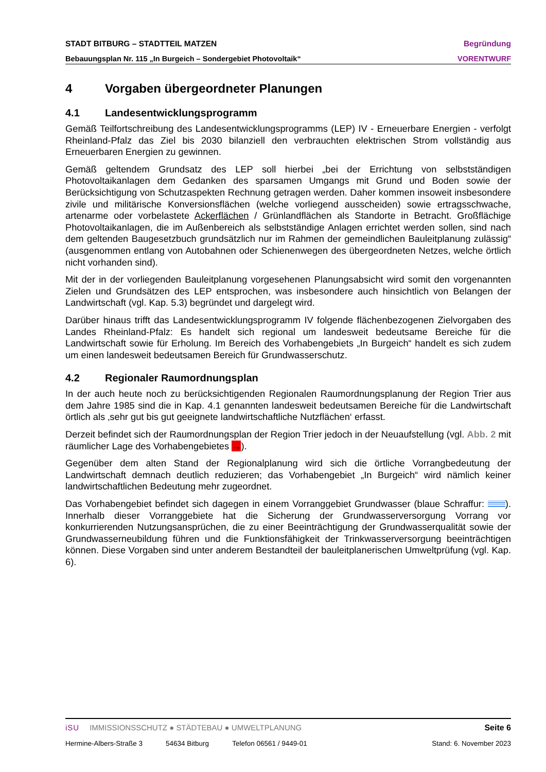STADT BITBURG – STADTTEIL MATZEN Begründung
Bebauungsplan Nr. 115 „In Burgeich – Sondergebiet Photovoltaik“VORENTWURF
4 Vorgaben übergeordneter Planungen
4.1 Landesentwicklungsprogramm
Gemäß Teilfortschreibung des Landesentwicklungsprogramms (LEP) IV - Erneuerbare Energien - verfolgt Rheinland-Pfalz das Ziel bis 2030 bilanziell den verbrauchten elektrischen Strom vollständig aus Erneuerbaren Energien zu gewinnen.
Gemäß geltendem Grundsatz des LEP soll hierbei „bei der Errichtung von selbstständigen Photovoltaikanlagen dem Gedanken des sparsamen Umgangs mit Grund und Boden sowie der Berücksichtigung von Schutzaspekten Rechnung getragen werden. Daher kommen insoweit insbesondere zivile und militärische Konversionsflächen (welche vorliegend ausscheiden) sowie ertragsschwache, artenarme oder vorbelastete Ackerflächen / Grünlandflächen als Standorte in Betracht. Großflächige Photovoltaikanlagen, die im Außenbereich als selbstständige Anlagen errichtet werden sollen, sind nach dem geltenden Baugesetzbuch grundsätzlich nur im Rahmen der gemeindlichen Bauleitplanung zulässig“ (ausgenommen entlang von Autobahnen oder Schienenwegen des übergeordneten Netzes, welche örtlich nicht vorhanden sind).
Mit der in der vorliegenden Bauleitplanung vorgesehenen Planungsabsicht wird somit den vorgenannten Zielen und Grundsätzen des LEP entsprochen, was insbesondere auch hinsichtlich von Belangen der Landwirtschaft (vgl. Kap. 5.3) begründet und dargelegt wird.
Darüber hinaus trifft das Landesentwicklungsprogramm IV folgende flächenbezogenen Zielvorgaben des Landes Rheinland-Pfalz: Es handelt sich regional um landesweit bedeutsame Bereiche für die Landwirtschaft sowie für Erholung. Im Bereich des Vorhabengebiets „In Burgeich“ handelt es sich zudem um einen landesweit bedeutsamen Bereich für Grundwasserschutz.
4.2 Regionaler Raumordnungsplan
In der auch heute noch zu berücksichtigenden Regionalen Raumordnungsplanung der Region Trier aus dem Jahre 1985 sind die in Kap. 4.1 genannten landesweit bedeutsamen Bereiche für die Landwirtschaft örtlich als ‚sehr gut bis gut geeignete landwirtschaftliche Nutzflächen‘ erfasst.
Derzeit befindet sich der Raumordnungsplan der Region Trier jedoch in der Neuaufstellung (vgl. Abb. 2 mit räumlicher Lage des Vorhabengebietes →).
Gegenüber dem alten Stand der Regionalplanung wird sich die örtliche Vorrangbedeutung der Landwirtschaft demnach deutlich reduzieren; das Vorhabengebiet „In Burgeich“ wird nämlich keiner landwirtschaftlichen Bedeutung mehr zugeordnet.
Das Vorhabengebiet befindet sich dagegen in einem Vorranggebiet Grundwasser (blaue Schraffur: ). Innerhalb dieser Vorranggebiete hat die Sicherung der Grundwasserversorgung Vorrang vor konkurrierenden Nutzungsansprüchen, die zu einer Beeinträchtigung der Grundwasserqualität sowie der Grundwasserneubildung führen und die Funktionsfähigkeit der Trinkwasserversorgung beeinträchtigen können. Diese Vorgaben sind unter anderem Bestandteil der bauleitplanerischen Umweltprüfung (vgl. Kap. 6).
iSU IMMISSIONSSCHUTZ ● STÄDTEBAU ● UMWELTPLANUNG Seite 6
Hermine-Albers-Straße 3 54634 Bitburg Telefon 06561 / 9449-01 Stand: 6. November 2023